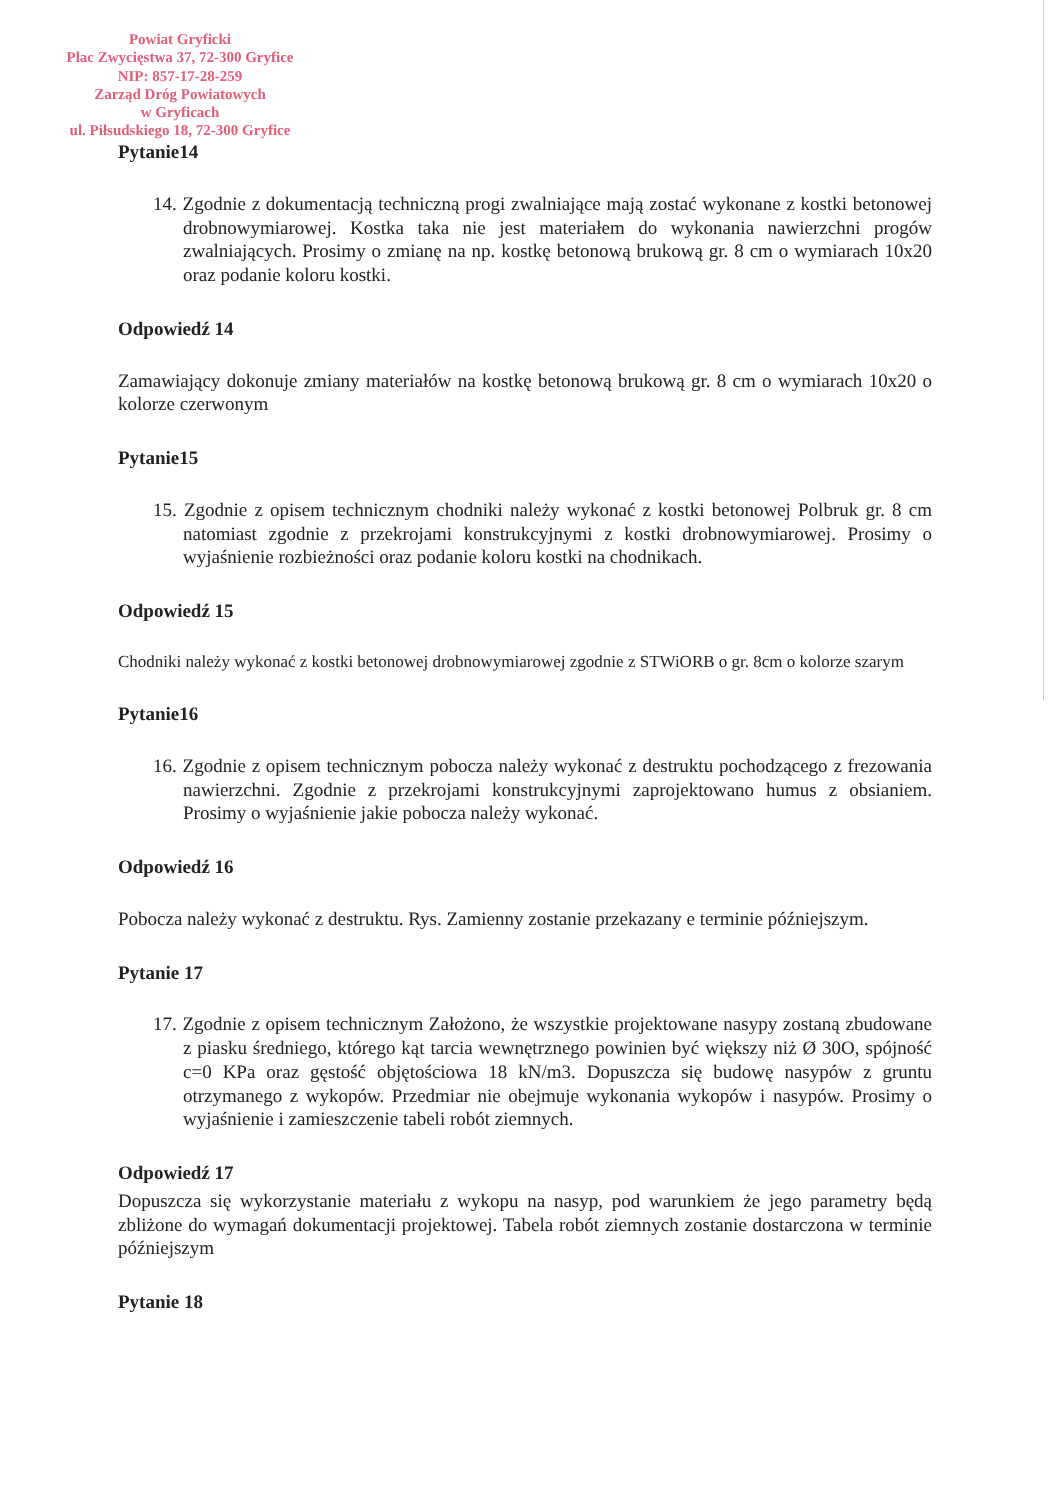Powiat Gryficki
Plac Zwycięstwa 37, 72-300 Gryfice
NIP: 857-17-28-259
Zarząd Dróg Powiatowych
w Gryficach
ul. Piłsudskiego 18, 72-300 Gryfice
Pytanie14
14. Zgodnie z dokumentacją techniczną progi zwalniające mają zostać wykonane z kostki betonowej drobnowymiarowej. Kostka taka nie jest materiałem do wykonania nawierzchni progów zwalniających. Prosimy o zmianę na np. kostkę betonową brukową gr. 8 cm o wymiarach 10x20 oraz podanie koloru kostki.
Odpowiedź 14
Zamawiający dokonuje zmiany materiałów na kostkę betonową brukową gr. 8 cm o wymiarach 10x20 o kolorze czerwonym
Pytanie15
15. Zgodnie z opisem technicznym chodniki należy wykonać z kostki betonowej Polbruk gr. 8 cm natomiast zgodnie z przekrojami konstrukcyjnymi z kostki drobnowymiarowej. Prosimy o wyjaśnienie rozbieżności oraz podanie koloru kostki na chodnikach.
Odpowiedź 15
Chodniki należy wykonać z kostki betonowej drobnowymiarowej zgodnie z STWiORB o gr. 8cm o kolorze szarym
Pytanie16
16. Zgodnie z opisem technicznym pobocza należy wykonać z destruktu pochodzącego z frezowania nawierzchni. Zgodnie z przekrojami konstrukcyjnymi zaprojektowano humus z obsianiem. Prosimy o wyjaśnienie jakie pobocza należy wykonać.
Odpowiedź 16
Pobocza należy wykonać z destruktu. Rys. Zamienny zostanie przekazany e terminie późniejszym.
Pytanie 17
17. Zgodnie z opisem technicznym Założono, że wszystkie projektowane nasypy zostaną zbudowane z piasku średniego, którego kąt tarcia wewnętrznego powinien być większy niż Ø 30O, spójność c=0 KPa oraz gęstość objętościowa 18 kN/m3. Dopuszcza się budowę nasypów z gruntu otrzymanego z wykopów. Przedmiar nie obejmuje wykonania wykopów i nasypów. Prosimy o wyjaśnienie i zamieszczenie tabeli robót ziemnych.
Odpowiedź 17
Dopuszcza się wykorzystanie materiału z wykopu na nasyp, pod warunkiem że jego parametry będą zbliżone do wymagań dokumentacji projektowej. Tabela robót ziemnych zostanie dostarczona w terminie późniejszym
Pytanie 18